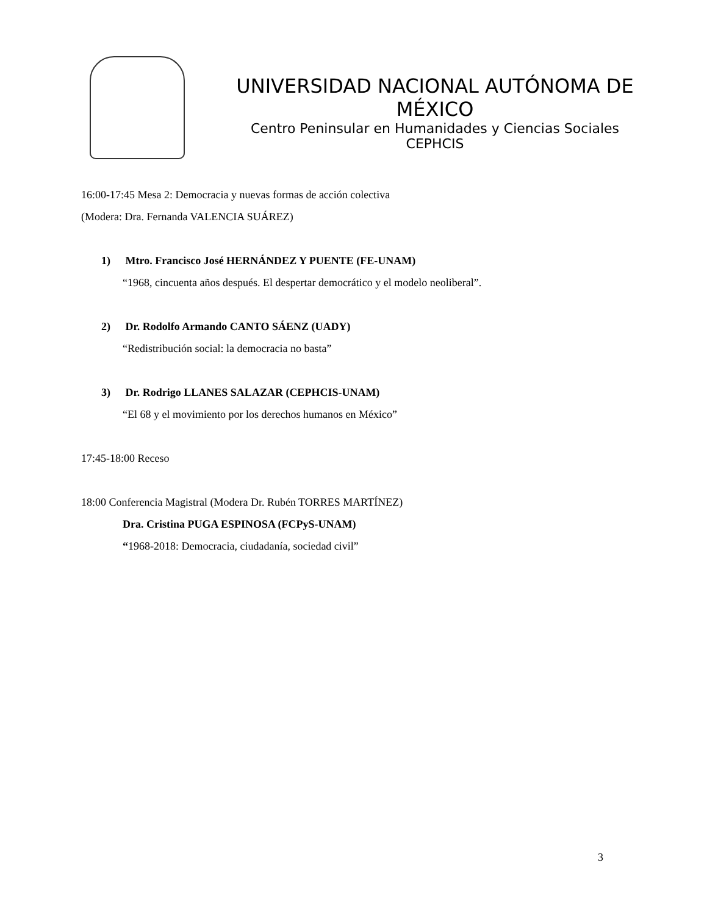UNIVERSIDAD NACIONAL AUTÓNOMA DE MÉXICO
Centro Peninsular en Humanidades y Ciencias Sociales
CEPHCIS
16:00-17:45 Mesa 2: Democracia y nuevas formas de acción colectiva
(Modera: Dra. Fernanda VALENCIA SUÁREZ)
1) Mtro. Francisco José HERNÁNDEZ Y PUENTE (FE-UNAM)
“1968, cincuenta años después. El despertar democrático y el modelo neoliberal”.
2) Dr. Rodolfo Armando CANTO SÁENZ (UADY)
“Redistribución social: la democracia no basta”
3) Dr. Rodrigo LLANES SALAZAR (CEPHCIS-UNAM)
“El 68 y el movimiento por los derechos humanos en México”
17:45-18:00 Receso
18:00 Conferencia Magistral (Modera Dr. Rubén TORRES MARTÍNEZ)
Dra. Cristina PUGA ESPINOSA (FCPyS-UNAM)
“1968-2018: Democracia, ciudadanía, sociedad civil”
3